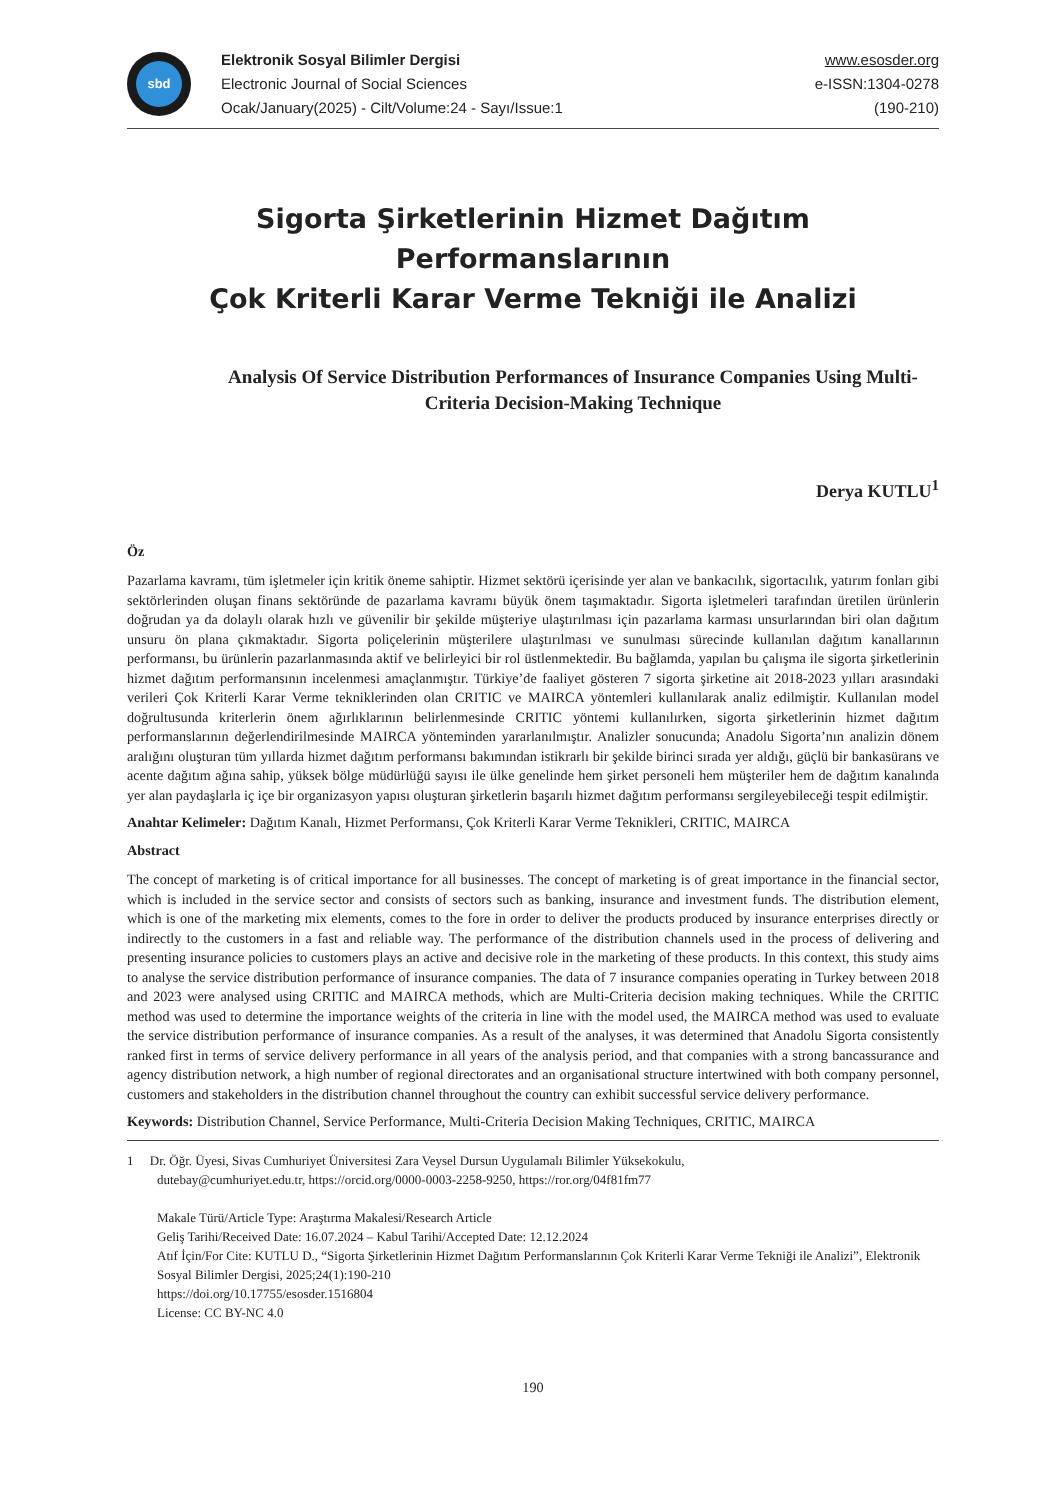sbd
Elektronik Sosyal Bilimler Dergisi
Electronic Journal of Social Sciences
Ocak/January(2025) - Cilt/Volume:24 - Sayı/Issue:1
www.esosder.org
e-ISSN:1304-0278
(190-210)
Sigorta Şirketlerinin Hizmet Dağıtım Performanslarının
Çok Kriterli Karar Verme Tekniği ile Analizi
Analysis Of Service Distribution Performances of Insurance Companies Using Multi-Criteria Decision-Making Technique
Derya KUTLU<sup>1</sup>
Öz
Pazarlama kavramı, tüm işletmeler için kritik öneme sahiptir. Hizmet sektörü içerisinde yer alan ve bankacılık, sigortacılık, yatırım fonları gibi sektörlerinden oluşan finans sektöründe de pazarlama kavramı büyük önem taşımaktadır. Sigorta işletmeleri tarafından üretilen ürünlerin doğrudan ya da dolaylı olarak hızlı ve güvenilir bir şekilde müşteriye ulaştırılması için pazarlama karması unsurlarından biri olan dağıtım unsuru ön plana çıkmaktadır. Sigorta poliçelerinin müşterilere ulaştırılması ve sunulması sürecinde kullanılan dağıtım kanallarının performansı, bu ürünlerin pazarlanmasında aktif ve belirleyici bir rol üstlenmektedir. Bu bağlamda, yapılan bu çalışma ile sigorta şirketlerinin hizmet dağıtım performansının incelenmesi amaçlanmıştır. Türkiye’de faaliyet gösteren 7 sigorta şirketine ait 2018-2023 yılları arasındaki verileri Çok Kriterli Karar Verme tekniklerinden olan CRITIC ve MAIRCA yöntemleri kullanılarak analiz edilmiştir. Kullanılan model doğrultusunda kriterlerin önem ağırlıklarının belirlenmesinde CRITIC yöntemi kullanılırken, sigorta şirketlerinin hizmet dağıtım performanslarının değerlendirilmesinde MAIRCA yönteminden yararlanılmıştır. Analizler sonucunda; Anadolu Sigorta’nın analizin dönem aralığını oluşturan tüm yıllarda hizmet dağıtım performansı bakımından istikrarlı bir şekilde birinci sırada yer aldığı, güçlü bir bankasürans ve acente dağıtım ağına sahip, yüksek bölge müdürlüğü sayısı ile ülke genelinde hem şirket personeli hem müşteriler hem de dağıtım kanalında yer alan paydaşlarla iç içe bir organizasyon yapısı oluşturan şirketlerin başarılı hizmet dağıtım performansı sergileyebileceği tespit edilmiştir.
Anahtar Kelimeler: Dağıtım Kanalı, Hizmet Performansı, Çok Kriterli Karar Verme Teknikleri, CRITIC, MAIRCA
Abstract
The concept of marketing is of critical importance for all businesses. The concept of marketing is of great importance in the financial sector, which is included in the service sector and consists of sectors such as banking, insurance and investment funds. The distribution element, which is one of the marketing mix elements, comes to the fore in order to deliver the products produced by insurance enterprises directly or indirectly to the customers in a fast and reliable way. The performance of the distribution channels used in the process of delivering and presenting insurance policies to customers plays an active and decisive role in the marketing of these products. In this context, this study aims to analyse the service distribution performance of insurance companies. The data of 7 insurance companies operating in Turkey between 2018 and 2023 were analysed using CRITIC and MAIRCA methods, which are Multi-Criteria decision making techniques. While the CRITIC method was used to determine the importance weights of the criteria in line with the model used, the MAIRCA method was used to evaluate the service distribution performance of insurance companies. As a result of the analyses, it was determined that Anadolu Sigorta consistently ranked first in terms of service delivery performance in all years of the analysis period, and that companies with a strong bancassurance and agency distribution network, a high number of regional directorates and an organisational structure intertwined with both company personnel, customers and stakeholders in the distribution channel throughout the country can exhibit successful service delivery performance.
Keywords: Distribution Channel, Service Performance, Multi-Criteria Decision Making Techniques, CRITIC, MAIRCA
1 Dr. Öğr. Üyesi, Sivas Cumhuriyet Üniversitesi Zara Veysel Dursun Uygulamalı Bilimler Yüksekokulu,
dutebay@cumhuriyet.edu.tr, https://orcid.org/0000-0003-2258-9250, https://ror.org/04f81fm77
Makale Türü/Article Type: Araştırma Makalesi/Research Article
Geliş Tarihi/Received Date: 16.07.2024 – Kabul Tarihi/Accepted Date: 12.12.2024
Atıf İçin/For Cite: KUTLU D., “Sigorta Şirketlerinin Hizmet Dağıtım Performanslarının Çok Kriterli Karar Verme Tekniği ile Analizi”, Elektronik Sosyal Bilimler Dergisi, 2025;24(1):190-210
https://doi.org/10.17755/esosder.1516804
License: CC BY-NC 4.0
190